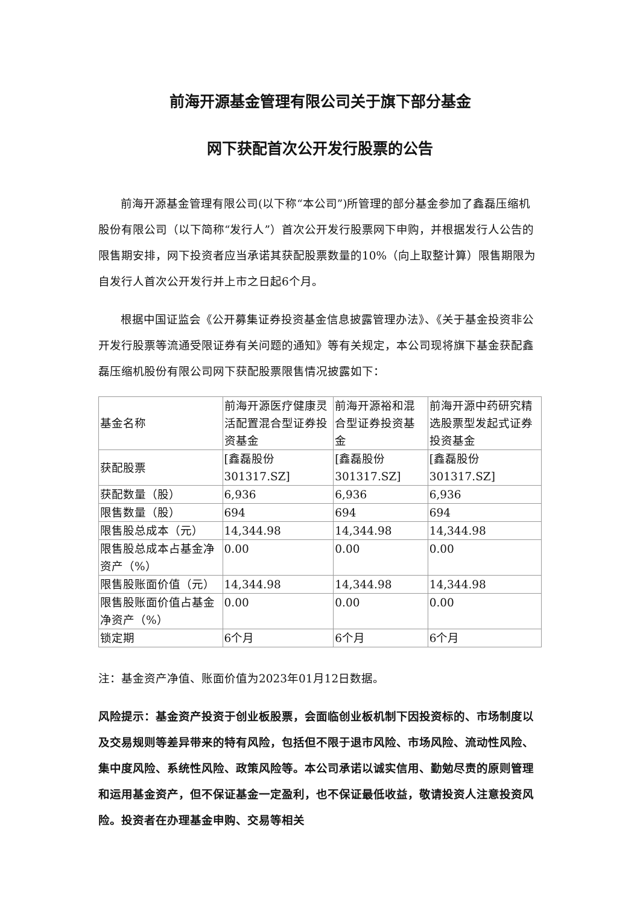前海开源基金管理有限公司关于旗下部分基金
网下获配首次公开发行股票的公告
前海开源基金管理有限公司(以下称“本公司”)所管理的部分基金参加了鑫磊压缩机股份有限公司（以下简称“发行人”）首次公开发行股票网下申购，并根据发行人公告的限售期安排，网下投资者应当承诺其获配股票数量的10%（向上取整计算）限售期限为自发行人首次公开发行并上市之日起6个月。
根据中国证监会《公开募集证券投资基金信息披露管理办法》、《关于基金投资非公开发行股票等流通受限证券有关问题的通知》等有关规定，本公司现将旗下基金获配鑫磊压缩机股份有限公司网下获配股票限售情况披露如下：
| 基金名称 | 前海开源医疗健康灵活配置混合型证券投资基金 | 前海开源裕和混合型证券投资基金 | 前海开源中药研究精选股票型发起式证券投资基金 |
| 获配股票 | [鑫磊股份 301317.SZ] | [鑫磊股份 301317.SZ] | [鑫磊股份 301317.SZ] |
| 获配数量（股） | 6,936 | 6,936 | 6,936 |
| 限售数量（股） | 694 | 694 | 694 |
| 限售股总成本（元） | 14,344.98 | 14,344.98 | 14,344.98 |
| 限售股总成本占基金净资产（%） | 0.00 | 0.00 | 0.00 |
| 限售股账面价值（元） | 14,344.98 | 14,344.98 | 14,344.98 |
| 限售股账面价值占基金净资产（%） | 0.00 | 0.00 | 0.00 |
| 锁定期 | 6个月 | 6个月 | 6个月 |
注：基金资产净值、账面价值为2023年01月12日数据。
风险提示：基金资产投资于创业板股票，会面临创业板机制下因投资标的、市场制度以及交易规则等差异带来的特有风险，包括但不限于退市风险、市场风险、流动性风险、集中度风险、系统性风险、政策风险等。本公司承诺以诚实信用、勤勉尽责的原则管理和运用基金资产，但不保证基金一定盈利，也不保证最低收益，敬请投资人注意投资风险。投资者在办理基金申购、交易等相关